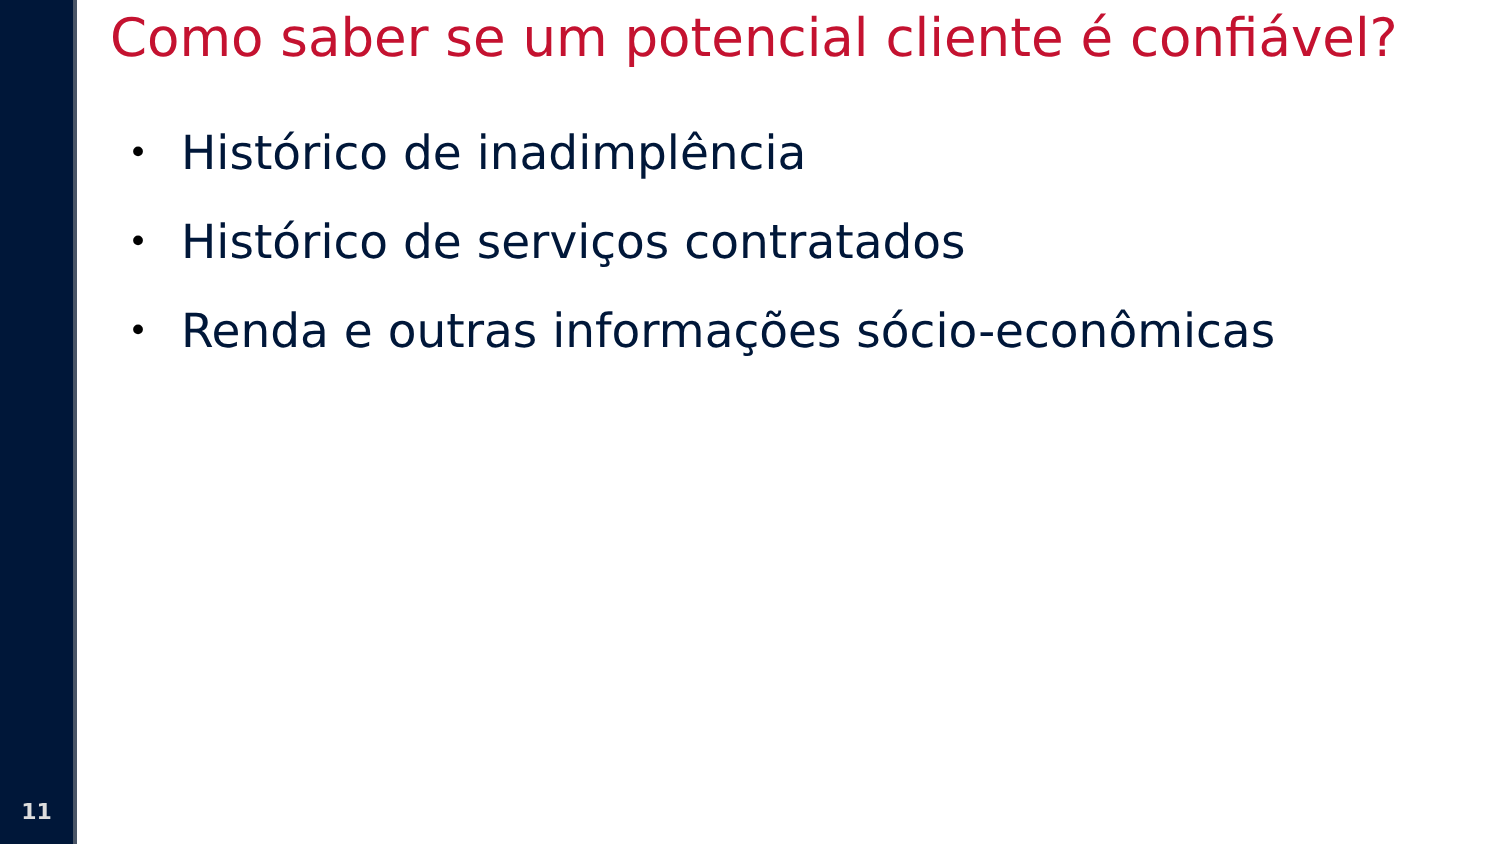11
Como saber se um potencial cliente é confiável?
• Histórico de inadimplência
• Histórico de serviços contratados
• Renda e outras informações sócio-econômicas